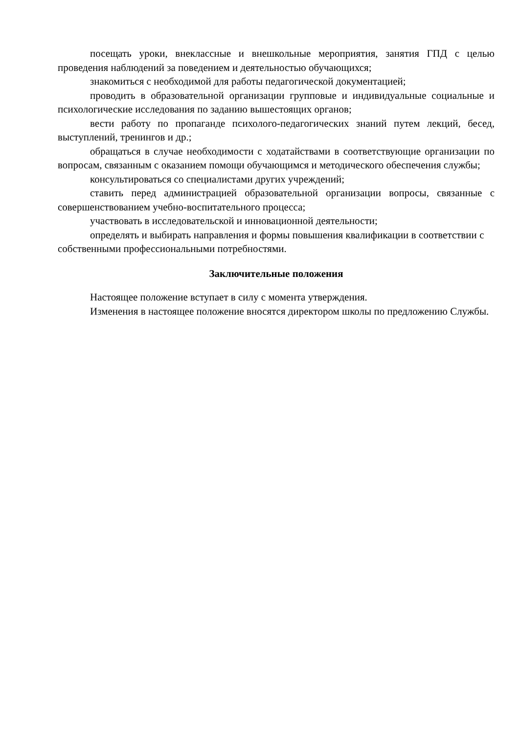посещать уроки, внеклассные и внешкольные мероприятия, занятия ГПД с целью проведения наблюдений за поведением и деятельностью обучающихся;
знакомиться с необходимой для работы педагогической документацией;
проводить в образовательной организации групповые и индивидуальные социальные и психологические исследования по заданию вышестоящих органов;
вести работу по пропаганде психолого-педагогических знаний путем лекций, бесед, выступлений, тренингов и др.;
обращаться в случае необходимости с ходатайствами в соответствующие организации по вопросам, связанным с оказанием помощи обучающимся и методического обеспечения службы;
консультироваться со специалистами других учреждений;
ставить перед администрацией образовательной организации вопросы, связанные с совершенствованием учебно-воспитательного процесса;
участвовать в исследовательской и инновационной деятельности;
определять и выбирать направления и формы повышения квалификации в соответствии с собственными профессиональными потребностями.
Заключительные положения
Настоящее положение вступает в силу с момента утверждения.
Изменения в настоящее положение вносятся директором школы по предложению Службы.